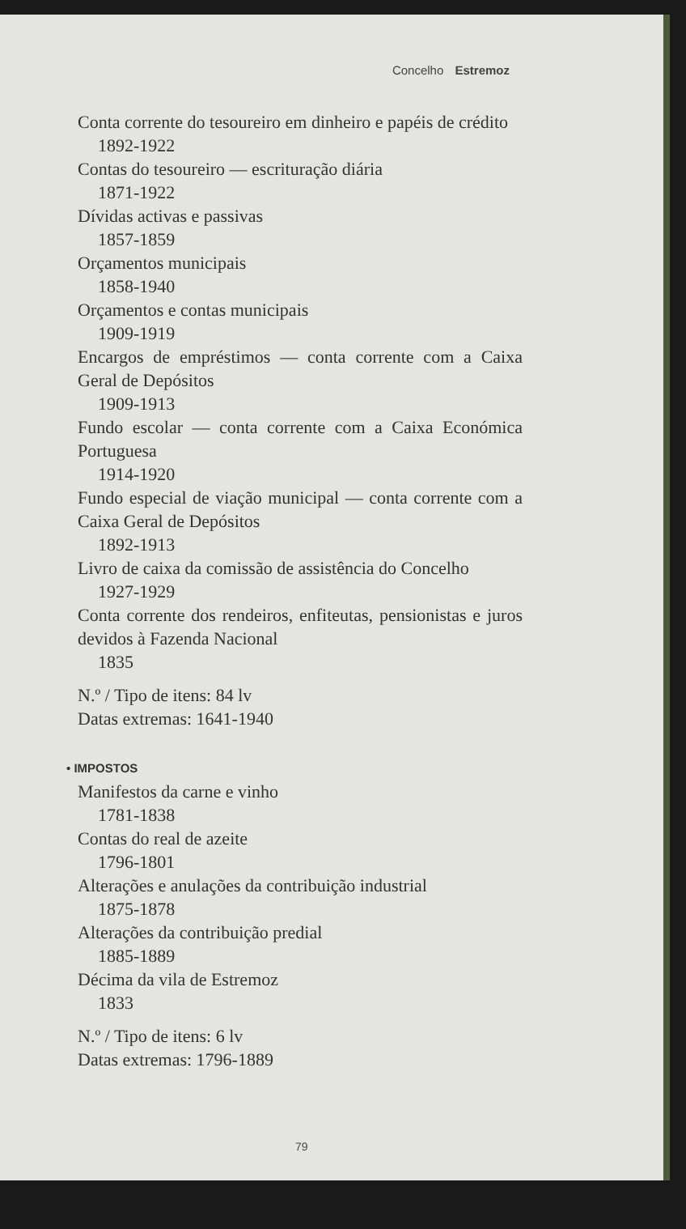Concelho Estremoz
Conta corrente do tesoureiro em dinheiro e papéis de crédito
1892-1922
Contas do tesoureiro — escrituração diária
1871-1922
Dívidas activas e passivas
1857-1859
Orçamentos municipais
1858-1940
Orçamentos e contas municipais
1909-1919
Encargos de empréstimos — conta corrente com a Caixa Geral de Depósitos
1909-1913
Fundo escolar — conta corrente com a Caixa Económica Portuguesa
1914-1920
Fundo especial de viação municipal — conta corrente com a Caixa Geral de Depósitos
1892-1913
Livro de caixa da comissão de assistência do Concelho
1927-1929
Conta corrente dos rendeiros, enfiteutas, pensionistas e juros devidos à Fazenda Nacional
1835
N.º / Tipo de itens: 84 lv
Datas extremas: 1641-1940
• IMPOSTOS
Manifestos da carne e vinho
1781-1838
Contas do real de azeite
1796-1801
Alterações e anulações da contribuição industrial
1875-1878
Alterações da contribuição predial
1885-1889
Décima da vila de Estremoz
1833
N.º / Tipo de itens: 6 lv
Datas extremas: 1796-1889
79